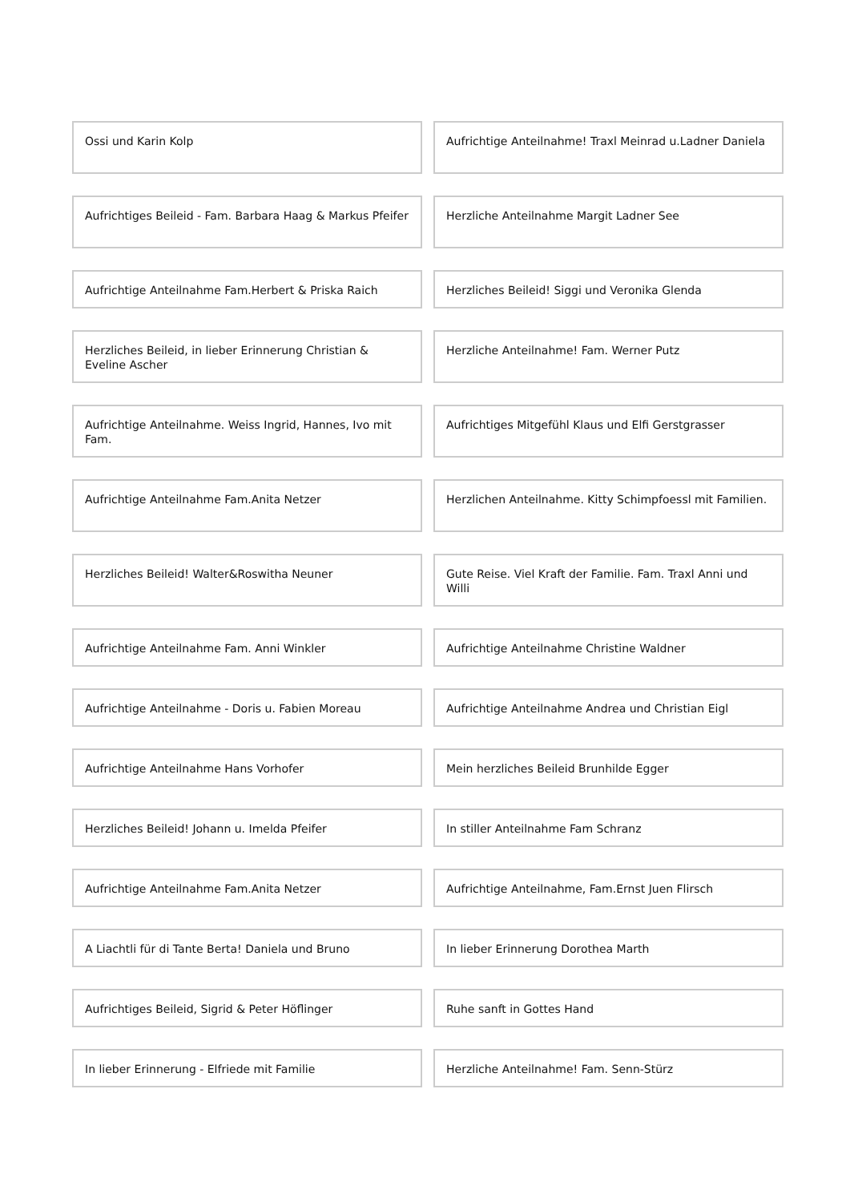Ossi und Karin Kolp
Aufrichtige Anteilnahme! Traxl Meinrad u.Ladner Daniela
Aufrichtiges Beileid - Fam. Barbara Haag & Markus Pfeifer
Herzliche Anteilnahme Margit Ladner See
Aufrichtige Anteilnahme Fam.Herbert & Priska Raich
Herzliches Beileid! Siggi und Veronika Glenda
Herzliches Beileid, in lieber Erinnerung Christian & Eveline Ascher
Herzliche Anteilnahme! Fam. Werner Putz
Aufrichtige Anteilnahme. Weiss Ingrid, Hannes, Ivo mit Fam.
Aufrichtiges Mitgefühl Klaus und Elfi Gerstgrasser
Aufrichtige Anteilnahme Fam.Anita Netzer
Herzlichen Anteilnahme. Kitty Schimpfoessl mit Familien.
Herzliches Beileid! Walter&Roswitha Neuner
Gute Reise. Viel Kraft der Familie. Fam. Traxl Anni und Willi
Aufrichtige Anteilnahme Fam. Anni Winkler
Aufrichtige Anteilnahme Christine Waldner
Aufrichtige Anteilnahme - Doris u. Fabien Moreau
Aufrichtige Anteilnahme Andrea und Christian Eigl
Aufrichtige Anteilnahme Hans Vorhofer
Mein herzliches Beileid Brunhilde Egger
Herzliches Beileid! Johann u. Imelda Pfeifer
In stiller Anteilnahme Fam Schranz
Aufrichtige Anteilnahme Fam.Anita Netzer
Aufrichtige Anteilnahme, Fam.Ernst Juen Flirsch
A Liachtli für di Tante Berta! Daniela und Bruno
In lieber Erinnerung Dorothea Marth
Aufrichtiges Beileid, Sigrid & Peter Höflinger
Ruhe sanft in Gottes Hand
In lieber Erinnerung - Elfriede mit Familie
Herzliche Anteilnahme! Fam. Senn-Stürz